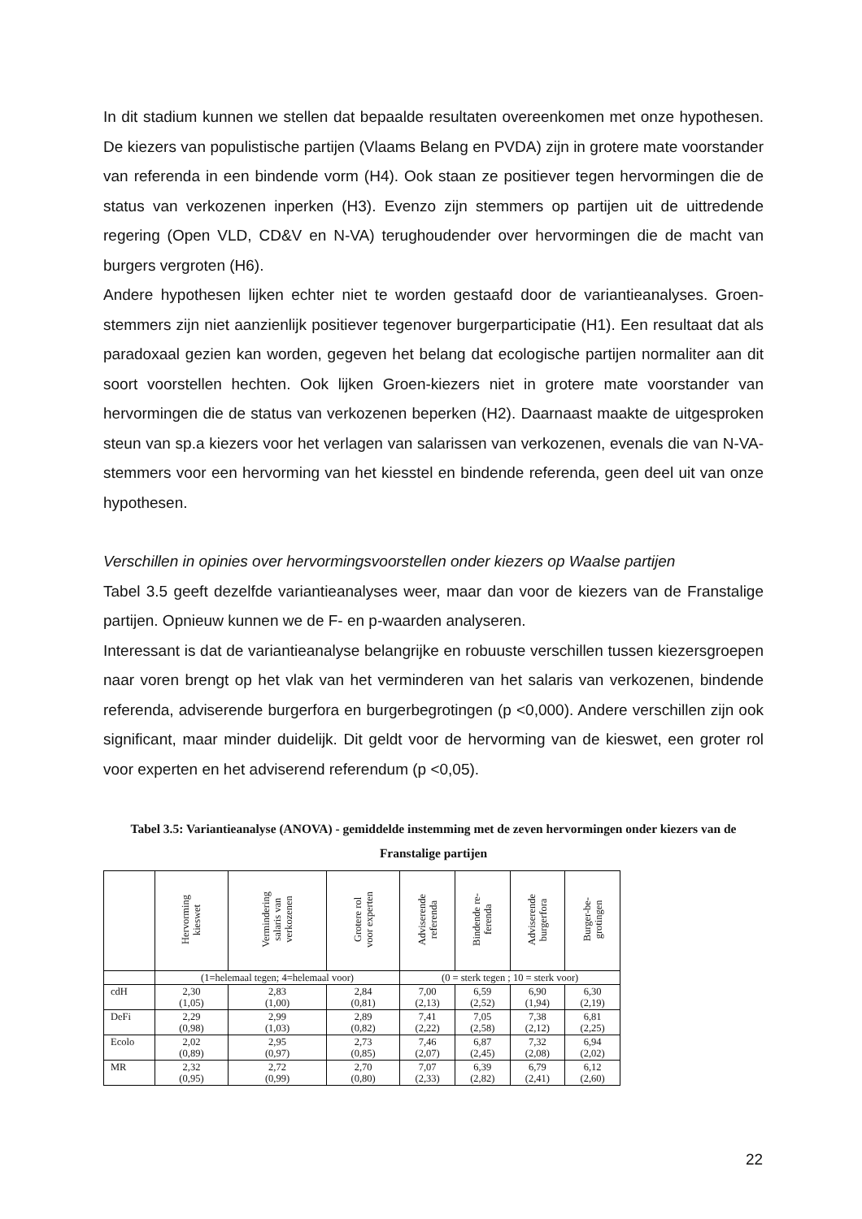In dit stadium kunnen we stellen dat bepaalde resultaten overeenkomen met onze hy­pothesen. De kiezers van populistische partijen (Vlaams Belang en PVDA) zijn in gro­tere mate voorstander van referenda in een bindende vorm (H4). Ook staan ze posi­tiever tegen hervormingen die de status van verkozenen inperken (H3). Evenzo zijn stemmers op partijen uit de uittredende regering (Open VLD, CD&V en N-VA) terug­houdender over hervormingen die de macht van burgers vergroten (H6).
Andere hypothesen lijken echter niet te worden gestaafd door de variantieanalyses. Groen-stemmers zijn niet aanzienlijk positiever tegenover burgerparticipatie (H1). Een resultaat dat als paradoxaal gezien kan worden, gegeven het belang dat ecologische partijen normaliter aan dit soort voorstellen hechten. Ook lijken Groen-kiezers niet in grotere mate voorstander van hervormingen die de status van verkozenen beperken (H2). Daarnaast maakte de uitgesproken steun van sp.a kiezers voor het verlagen van salarissen van verkozenen, evenals die van N-VA-stemmers voor een hervorming van het kiesstel en bindende referenda, geen deel uit van onze hypothesen.
Verschillen in opinies over hervormingsvoorstellen onder kiezers op Waalse partijen
Tabel 3.5 geeft dezelfde variantieanalyses weer, maar dan voor de kiezers van de Franstalige partijen. Opnieuw kunnen we de F- en p-waarden analyseren.
Interessant is dat de variantieanalyse belangrijke en robuuste verschillen tussen kie­zersgroepen naar voren brengt op het vlak van het verminderen van het salaris van verkozenen, bindende referenda, adviserende burgerfora en burgerbegrotingen (p <0,000). Andere verschillen zijn ook significant, maar minder duidelijk. Dit geldt voor de hervorming van de kieswet, een groter rol voor experten en het adviserend referen­dum (p <0,05).
Tabel 3.5: Variantieanalyse (ANOVA) - gemiddelde instemming met de zeven hervormingen on­der kiezers van de Franstalige partijen
| | Hervorming kieswet | Vermindering salaris van verkozenen | Grotere rol voor experten | Adviserende referenda | Bindende re- ferenda | Adviserende burgerfora | Burger-be- grotingen |
| --- | --- | --- | --- | --- | --- | --- | --- |
| | (1=helemaal tegen; 4=helemaal voor) | | | (0 = sterk tegen ; 10 = sterk voor) | | | |
| cdH | 2,30 (1,05) | 2,83 (1,00) | 2,84 (0,81) | 7,00 (2,13) | 6,59 (2,52) | 6,90 (1,94) | 6,30 (2,19) |
| DeFi | 2,29 (0,98) | 2,99 (1,03) | 2,89 (0,82) | 7,41 (2,22) | 7,05 (2,58) | 7,38 (2,12) | 6,81 (2,25) |
| Ecolo | 2,02 (0,89) | 2,95 (0,97) | 2,73 (0,85) | 7,46 (2,07) | 6,87 (2,45) | 7,32 (2,08) | 6,94 (2,02) |
| MR | 2,32 (0,95) | 2,72 (0,99) | 2,70 (0,80) | 7,07 (2,33) | 6,39 (2,82) | 6,79 (2,41) | 6,12 (2,60) |
22